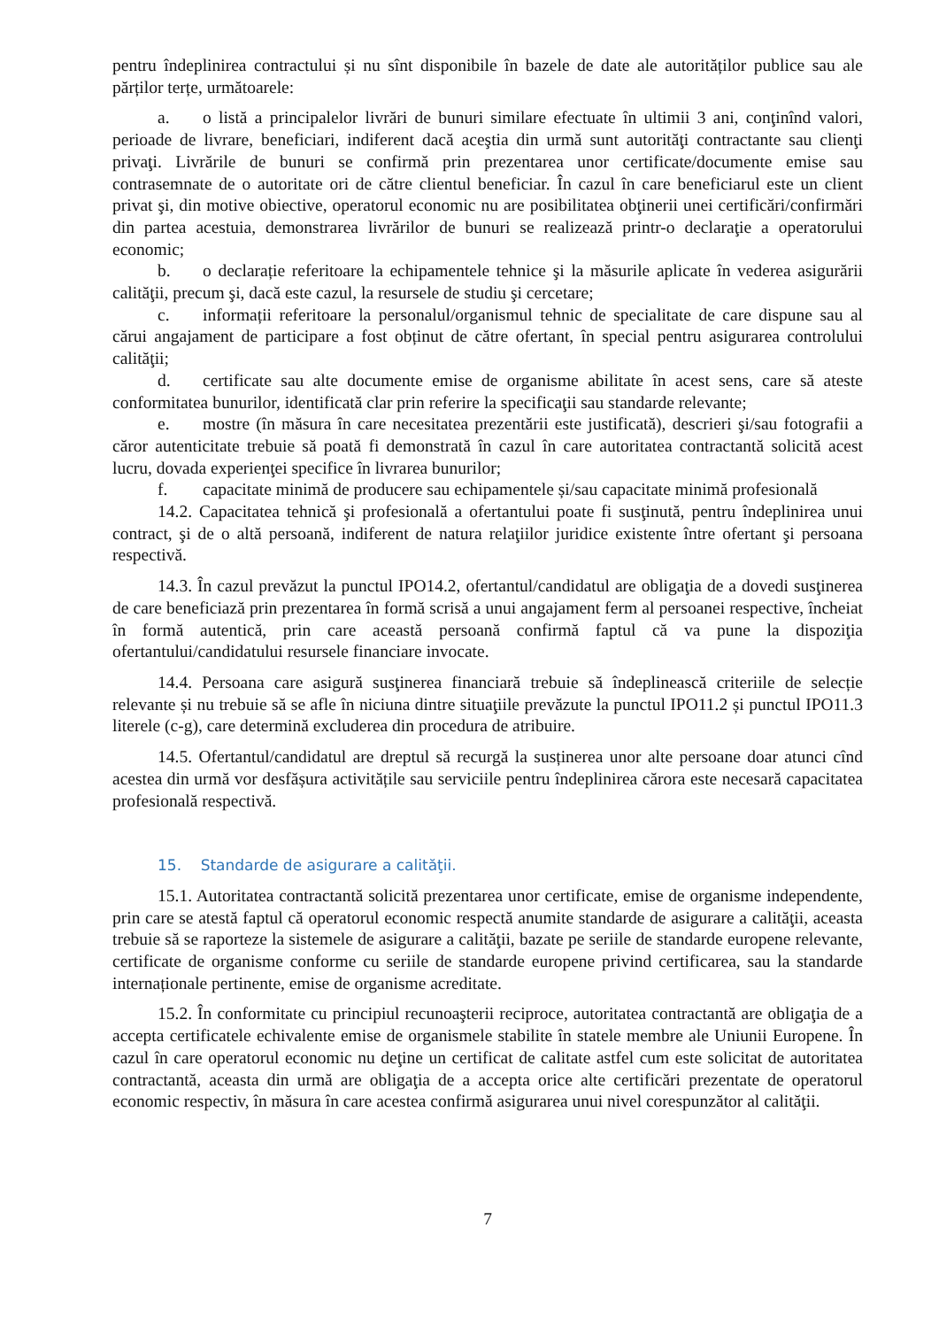pentru îndeplinirea contractului și nu sînt disponibile în bazele de date ale autorităților publice sau ale părților terțe, următoarele:
a. o listă a principalelor livrări de bunuri similare efectuate în ultimii 3 ani, conţinînd valori, perioade de livrare, beneficiari, indiferent dacă aceştia din urmă sunt autorităţi contractante sau clienţi privaţi. Livrările de bunuri se confirmă prin prezentarea unor certificate/documente emise sau contrasemnate de o autoritate ori de către clientul beneficiar. În cazul în care beneficiarul este un client privat şi, din motive obiective, operatorul economic nu are posibilitatea obţinerii unei certificări/confirmări din partea acestuia, demonstrarea livrărilor de bunuri se realizează printr-o declaraţie a operatorului economic;
b. o declarație referitoare la echipamentele tehnice şi la măsurile aplicate în vederea asigurării calităţii, precum şi, dacă este cazul, la resursele de studiu şi cercetare;
c. informații referitoare la personalul/organismul tehnic de specialitate de care dispune sau al cărui angajament de participare a fost obținut de către ofertant, în special pentru asigurarea controlului calităţii;
d. certificate sau alte documente emise de organisme abilitate în acest sens, care să ateste conformitatea bunurilor, identificată clar prin referire la specificaţii sau standarde relevante;
e. mostre (în măsura în care necesitatea prezentării este justificată), descrieri şi/sau fotografii a căror autenticitate trebuie să poată fi demonstrată în cazul în care autoritatea contractantă solicită acest lucru, dovada experienţei specifice în livrarea bunurilor;
f. capacitate minimă de producere sau echipamentele și/sau capacitate minimă profesională
14.2. Capacitatea tehnică şi profesională a ofertantului poate fi susţinută, pentru îndeplinirea unui contract, şi de o altă persoană, indiferent de natura relaţiilor juridice existente între ofertant şi persoana respectivă.
14.3. În cazul prevăzut la punctul IPO14.2, ofertantul/candidatul are obligaţia de a dovedi susţinerea de care beneficiază prin prezentarea în formă scrisă a unui angajament ferm al persoanei respective, încheiat în formă autentică, prin care această persoană confirmă faptul că va pune la dispoziţia ofertantului/candidatului resursele financiare invocate.
14.4. Persoana care asigură susţinerea financiară trebuie să îndeplinească criteriile de selecție relevante și nu trebuie să se afle în niciuna dintre situaţiile prevăzute la punctul IPO11.2 și punctul IPO11.3 literele (c-g), care determină excluderea din procedura de atribuire.
14.5. Ofertantul/candidatul are dreptul să recurgă la susținerea unor alte persoane doar atunci cînd acestea din urmă vor desfășura activitățile sau serviciile pentru îndeplinirea cărora este necesară capacitatea profesională respectivă.
15. Standarde de asigurare a calităţii.
15.1. Autoritatea contractantă solicită prezentarea unor certificate, emise de organisme independente, prin care se atestă faptul că operatorul economic respectă anumite standarde de asigurare a calităţii, aceasta trebuie să se raporteze la sistemele de asigurare a calităţii, bazate pe seriile de standarde europene relevante, certificate de organisme conforme cu seriile de standarde europene privind certificarea, sau la standarde internaționale pertinente, emise de organisme acreditate.
15.2. În conformitate cu principiul recunoaşterii reciproce, autoritatea contractantă are obligaţia de a accepta certificatele echivalente emise de organismele stabilite în statele membre ale Uniunii Europene. În cazul în care operatorul economic nu deţine un certificat de calitate astfel cum este solicitat de autoritatea contractantă, aceasta din urmă are obligaţia de a accepta orice alte certificări prezentate de operatorul economic respectiv, în măsura în care acestea confirmă asigurarea unui nivel corespunzător al calităţii.
7